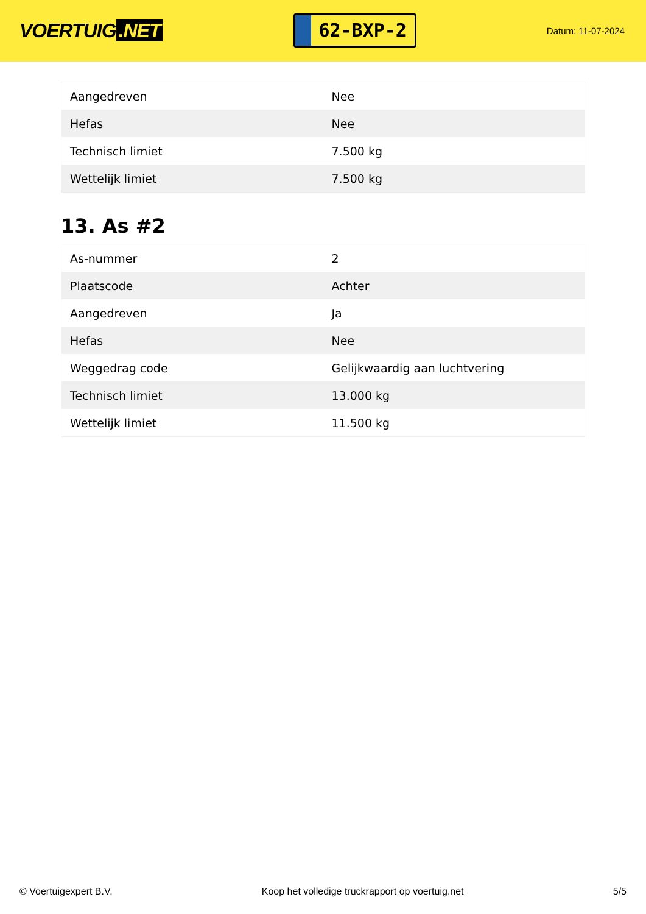VOERTUIG.NET
62-BXP-2
Datum: 11-07-2024
| Aangedreven | Nee |
| Hefas | Nee |
| Technisch limiet | 7.500 kg |
| Wettelijk limiet | 7.500 kg |
13. As #2
| As-nummer | 2 |
| Plaatscode | Achter |
| Aangedreven | Ja |
| Hefas | Nee |
| Weggedrag code | Gelijkwaardig aan luchtvering |
| Technisch limiet | 13.000 kg |
| Wettelijk limiet | 11.500 kg |
© Voertuigexpert B.V. Koop het volledige truckrapport op voertuig.net 5/5